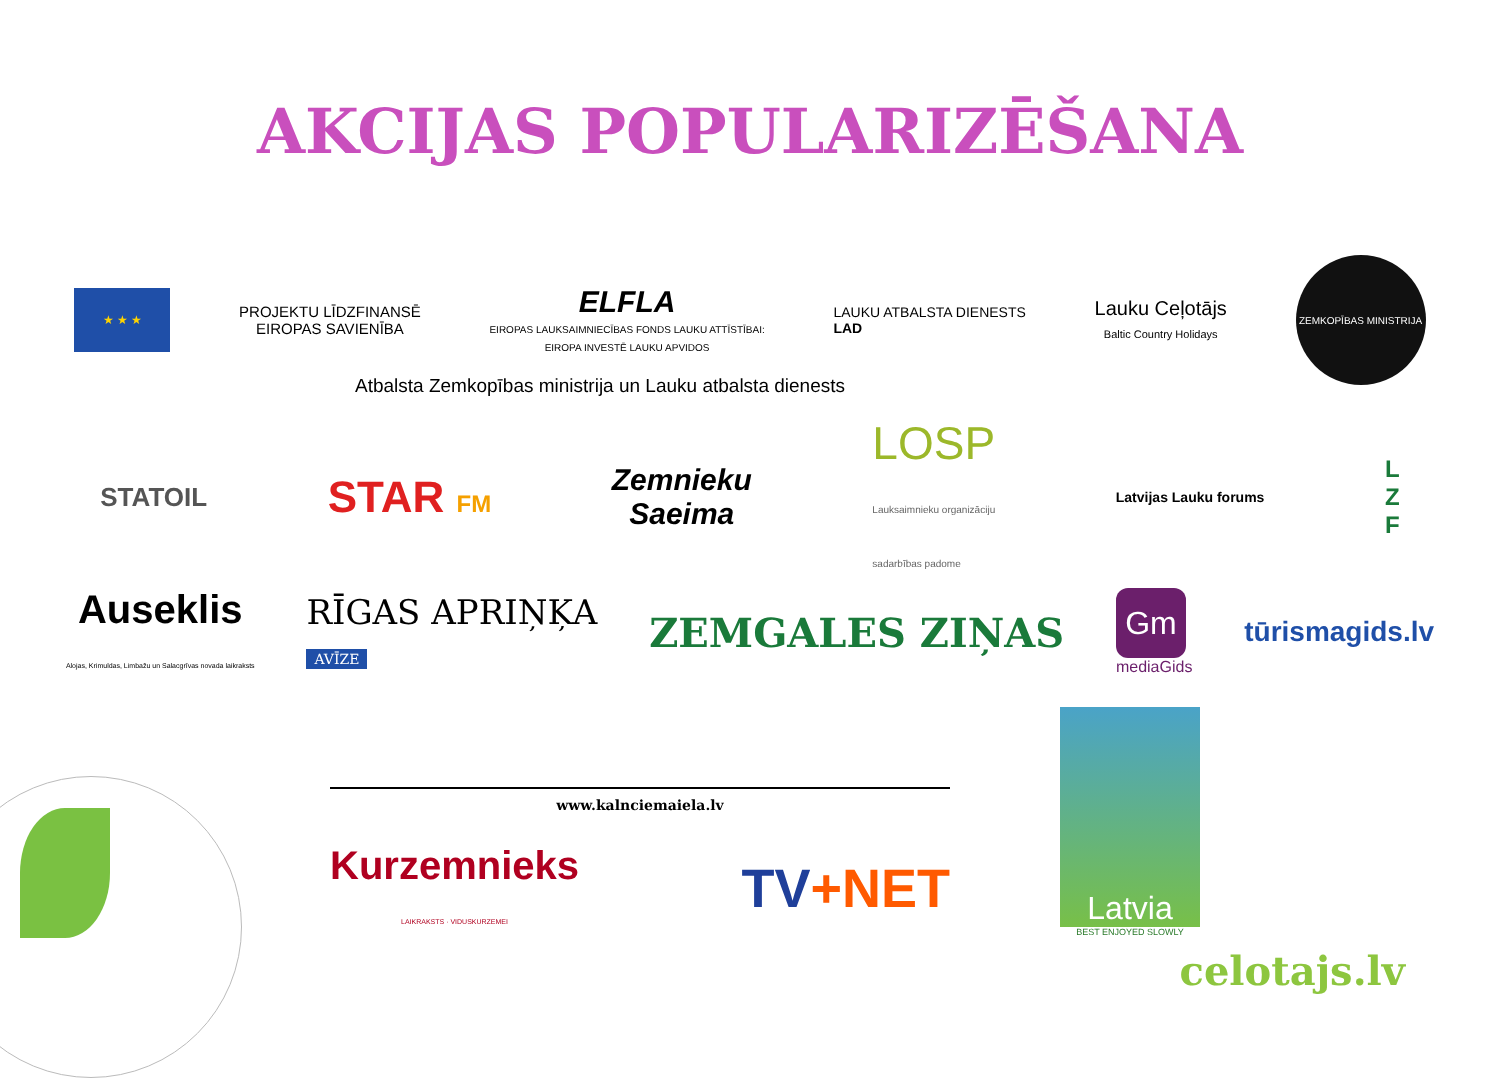AKCIJAS POPULARIZĒŠANA
★ ★ ★
PROJEKTU LĪDZFINANSĒ
EIROPAS SAVIENĪBA
ELFLA
EIROPAS LAUKSAIMNIECĪBAS FONDS LAUKU ATTĪSTĪBAI:
EIROPA INVESTĒ LAUKU APVIDOS
LAUKU ATBALSTA DIENESTS
LAD
Lauku Ceļotājs
Baltic Country Holidays
ZEMKOPĪBAS MINISTRIJA
Atbalsta Zemkopības ministrija un Lauku atbalsta dienests
STATOIL
STAR FM
Zemnieku
Saeima
LOSP
Lauksaimnieku organizāciju
sadarbības padome
Latvijas Lauku forums
L
Z
F
Auseklis
Alojas, Krimuldas, Limbažu un Salacgrīvas novada laikraksts
RĪGAS APRIŅĶA
AVĪZE
ZEMGALES ZIŅAS
Gm
mediaGids
tūrismagids.lv
www.kalnciemaiela.lv
Kurzemnieks
LAIKRAKSTS · VIDUSKURZEMEI
TV+NET
Latvia
BEST ENJOYED SLOWLY
celotajs.lv